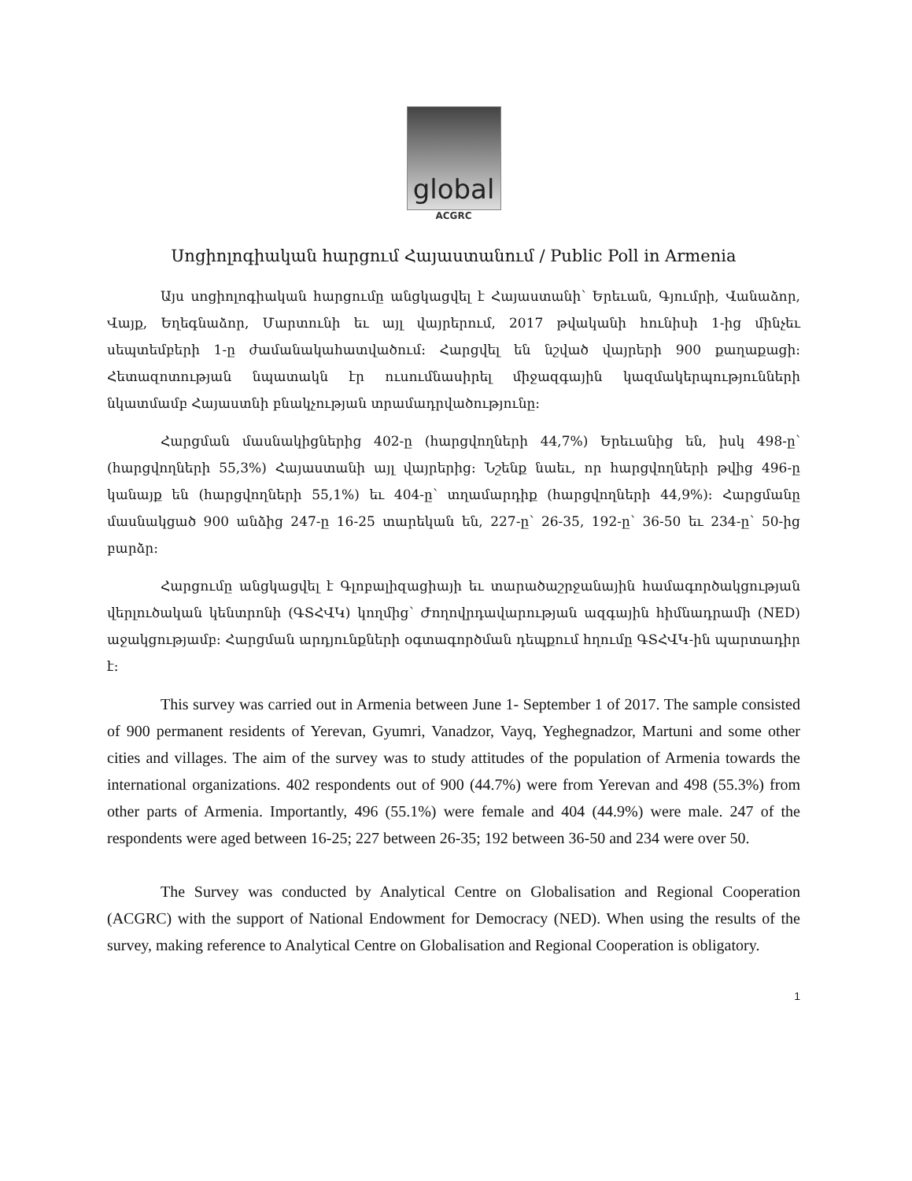global
ACGRC
Սոցիոլոգիական հարցում Հայաստանում / Public Poll in Armenia
Այս սոցիոլոգիական հարցումը անցկացվել է Հայաստանի՝ Երեւան, Գյումրի, Վանաձոր, Վայք, Եղեգնաձոր, Մարտունի եւ այլ վայրերում, 2017 թվականի հունիսի 1-ից մինչեւ սեպտեմբերի 1-ը ժամանակահատվածում: Հարցվել են նշված վայրերի 900 քաղաքացի: Հետազոտության նպատակն էր ուսումնասիրել միջազգային կազմակերպությունների նկատմամբ Հայաստնի բնակչության տրամադրվածությունը:
Հարցման մասնակիցներից 402-ը (հարցվողների 44,7%) Երեւանից են, իսկ 498-ը՝ (հարցվողների 55,3%) Հայաստանի այլ վայրերից: Նշենք նաեւ, որ հարցվողների թվից 496-ը կանայք են (հարցվողների 55,1%) եւ 404-ը՝ տղամարդիք (հարցվողների 44,9%): Հարցմանը մասնակցած 900 անձից 247-ը 16-25 տարեկան են, 227-ը՝ 26-35, 192-ը՝ 36-50 եւ 234-ը՝ 50-ից բարձր:
Հարցումը անցկացվել է Գլոբալիզացիայի եւ տարածաշրջանային համագործակցության վերլուծական կենտրոնի (ԳՏՀՎԿ) կողմից՝ Ժողովրդավարության ազգային հիմնադրամի (NED) աջակցությամբ: Հարցման արդյունքների օգտագործման դեպքում հղումը ԳՏՀՎԿ-ին պարտադիր է:
This survey was carried out in Armenia between June 1- September 1 of 2017. The sample consisted of 900 permanent residents of Yerevan, Gyumri, Vanadzor, Vayq, Yeghegnadzor, Martuni and some other cities and villages. The aim of the survey was to study attitudes of the population of Armenia towards the international organizations. 402 respondents out of 900 (44.7%) were from Yerevan and 498 (55.3%) from other parts of Armenia. Importantly, 496 (55.1%) were female and 404 (44.9%) were male. 247 of the respondents were aged between 16-25; 227 between 26-35; 192 between 36-50 and 234 were over 50.
The Survey was conducted by Analytical Centre on Globalisation and Regional Cooperation (ACGRC) with the support of National Endowment for Democracy (NED). When using the results of the survey, making reference to Analytical Centre on Globalisation and Regional Cooperation is obligatory.
1